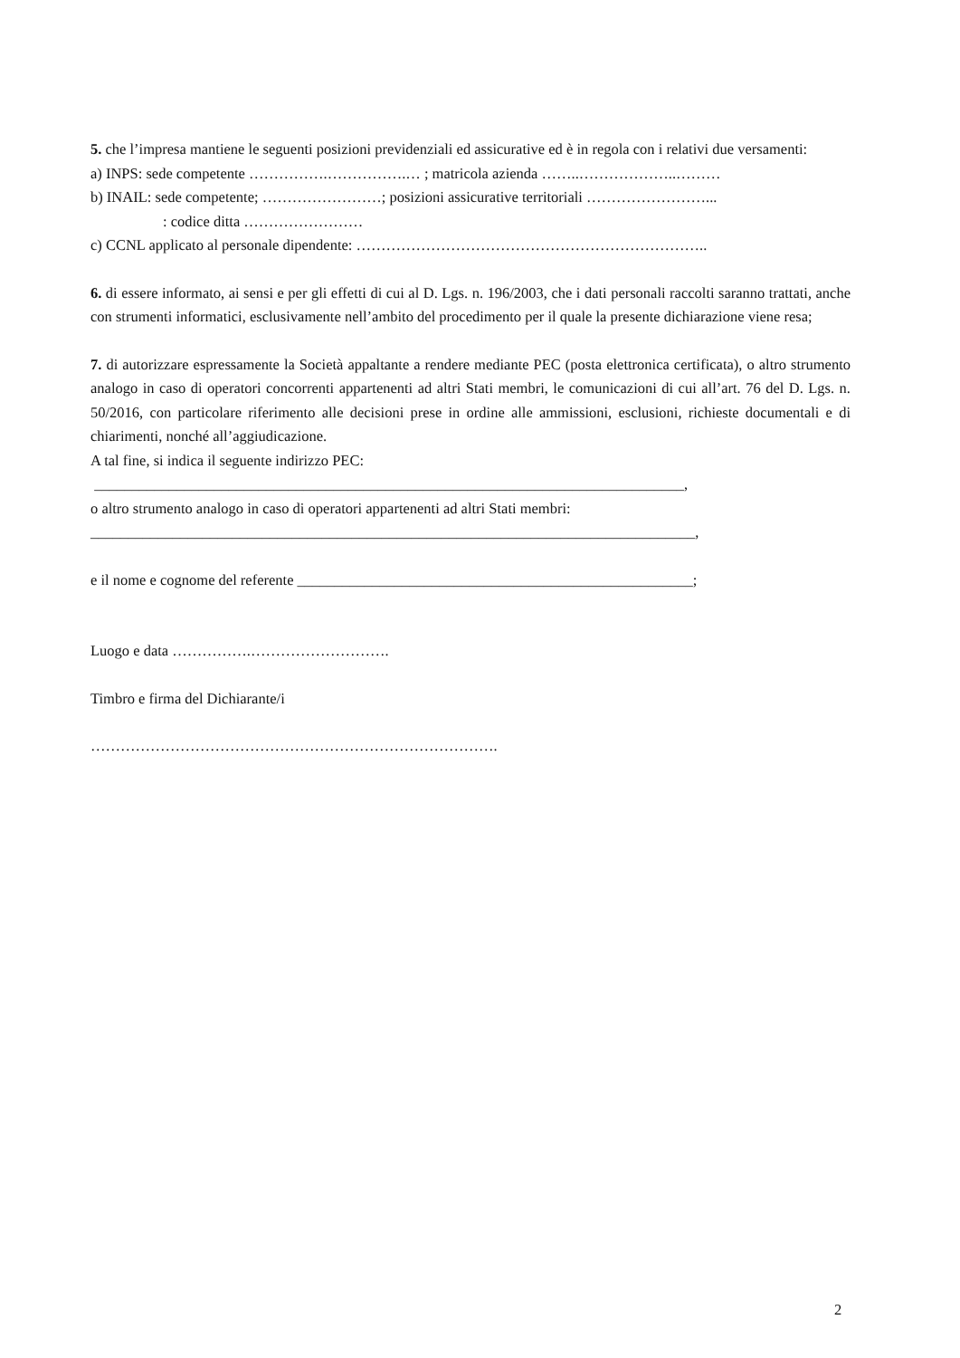5. che l’impresa mantiene le seguenti posizioni previdenziali ed assicurative ed è in regola con i relativi due versamenti:
a) INPS: sede competente …………….…………….… ; matricola azienda ……..………………..………
b) INAIL: sede competente; ……………………; posizioni assicurative territoriali ……………………...
: codice ditta ……………………
c) CCNL applicato al personale dipendente: ……………………………………………………………..
6. di essere informato, ai sensi e per gli effetti di cui al D. Lgs. n. 196/2003, che i dati personali raccolti saranno trattati, anche con strumenti informatici, esclusivamente nell’ambito del procedimento per il quale la presente dichiarazione viene resa;
7. di autorizzare espressamente la Società appaltante a rendere mediante PEC (posta elettronica certificata), o altro strumento analogo in caso di operatori concorrenti appartenenti ad altri Stati membri, le comunicazioni di cui all’art. 76 del D. Lgs. n. 50/2016, con particolare riferimento alle decisioni prese in ordine alle ammissioni, esclusioni, richieste documentali e di chiarimenti, nonché all’aggiudicazione.
A tal fine, si indica il seguente indirizzo PEC:
_______________________________________________________________________________,
o altro strumento analogo in caso di operatori appartenenti ad altri Stati membri:
_________________________________________________________________________________,
e il nome e cognome del referente _____________________________________________________;
Luogo e data …………….……………………….
Timbro e firma del Dichiarante/i
……………………………………………………………………….
2